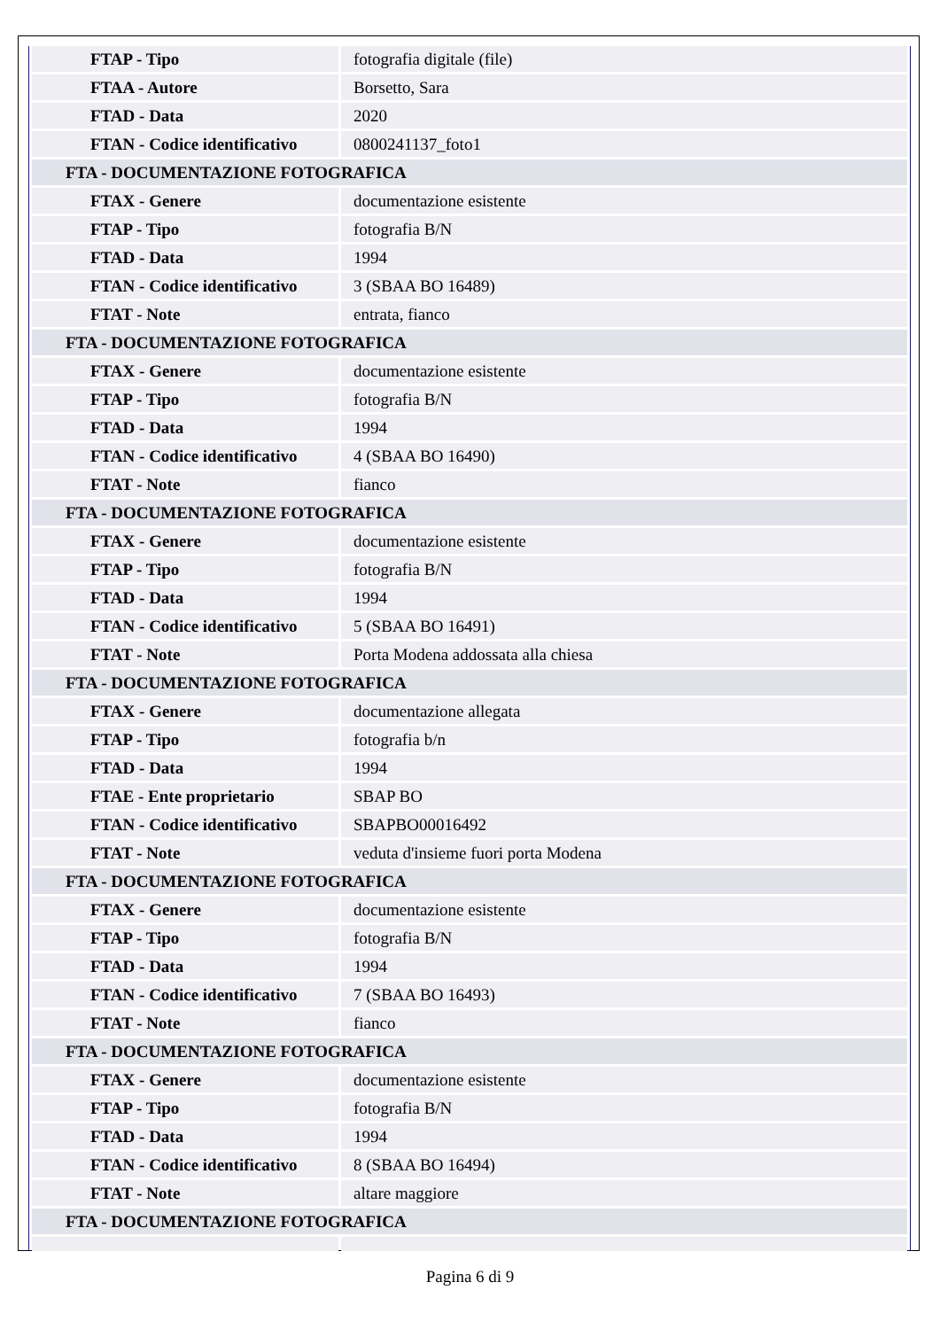| FTAP - Tipo | fotografia digitale (file) |
| FTAA - Autore | Borsetto, Sara |
| FTAD - Data | 2020 |
| FTAN - Codice identificativo | 0800241137_foto1 |
| FTA - DOCUMENTAZIONE FOTOGRAFICA | |
| FTAX - Genere | documentazione esistente |
| FTAP - Tipo | fotografia B/N |
| FTAD - Data | 1994 |
| FTAN - Codice identificativo | 3 (SBAA BO 16489) |
| FTAT - Note | entrata, fianco |
| FTA - DOCUMENTAZIONE FOTOGRAFICA | |
| FTAX - Genere | documentazione esistente |
| FTAP - Tipo | fotografia B/N |
| FTAD - Data | 1994 |
| FTAN - Codice identificativo | 4 (SBAA BO 16490) |
| FTAT - Note | fianco |
| FTA - DOCUMENTAZIONE FOTOGRAFICA | |
| FTAX - Genere | documentazione esistente |
| FTAP - Tipo | fotografia B/N |
| FTAD - Data | 1994 |
| FTAN - Codice identificativo | 5 (SBAA BO 16491) |
| FTAT - Note | Porta Modena addossata alla chiesa |
| FTA - DOCUMENTAZIONE FOTOGRAFICA | |
| FTAX - Genere | documentazione allegata |
| FTAP - Tipo | fotografia b/n |
| FTAD - Data | 1994 |
| FTAE - Ente proprietario | SBAP BO |
| FTAN - Codice identificativo | SBAPBO00016492 |
| FTAT - Note | veduta d'insieme fuori porta Modena |
| FTA - DOCUMENTAZIONE FOTOGRAFICA | |
| FTAX - Genere | documentazione esistente |
| FTAP - Tipo | fotografia B/N |
| FTAD - Data | 1994 |
| FTAN - Codice identificativo | 7 (SBAA BO 16493) |
| FTAT - Note | fianco |
| FTA - DOCUMENTAZIONE FOTOGRAFICA | |
| FTAX - Genere | documentazione esistente |
| FTAP - Tipo | fotografia B/N |
| FTAD - Data | 1994 |
| FTAN - Codice identificativo | 8 (SBAA BO 16494) |
| FTAT - Note | altare maggiore |
| FTA - DOCUMENTAZIONE FOTOGRAFICA | |
Pagina 6 di 9